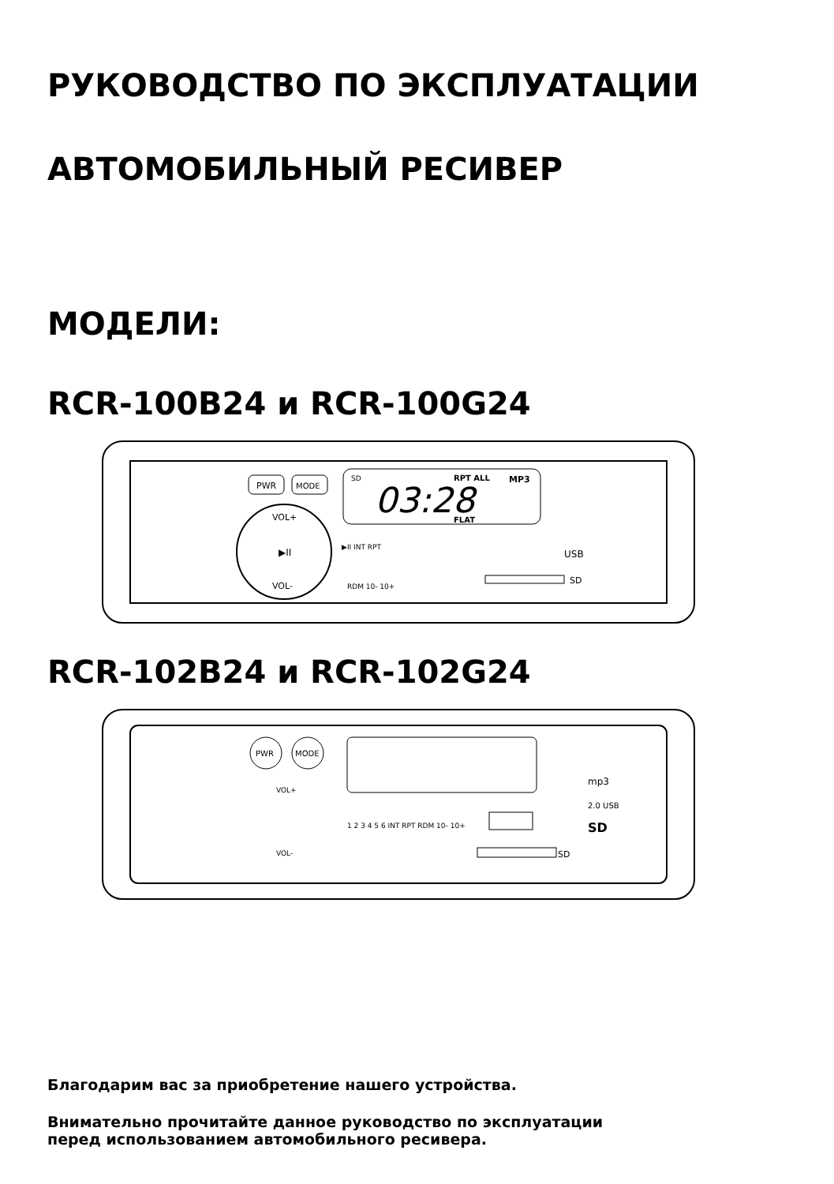РУКОВОДСТВО ПО ЭКСПЛУАТАЦИИ
АВТОМОБИЛЬНЫЙ РЕСИВЕР
МОДЕЛИ:
RCR-100B24 и RCR-100G24
PWR
MODE
SD
RPT ALL
MP3
03:28
FLAT
VOL+
VOL-
▶II
▶II INT RPT
RDM 10- 10+
USB
SD
RCR-102B24 и RCR-102G24
PWR
MODE
VOL+
VOL-
1 2 3 4 5 6 INT RPT RDM 10- 10+
SD
mp3
2.0 USB
SD
Благодарим вас за приобретение нашего устройства.
Внимательно прочитайте данное руководство по эксплуатации
перед использованием автомобильного ресивера.